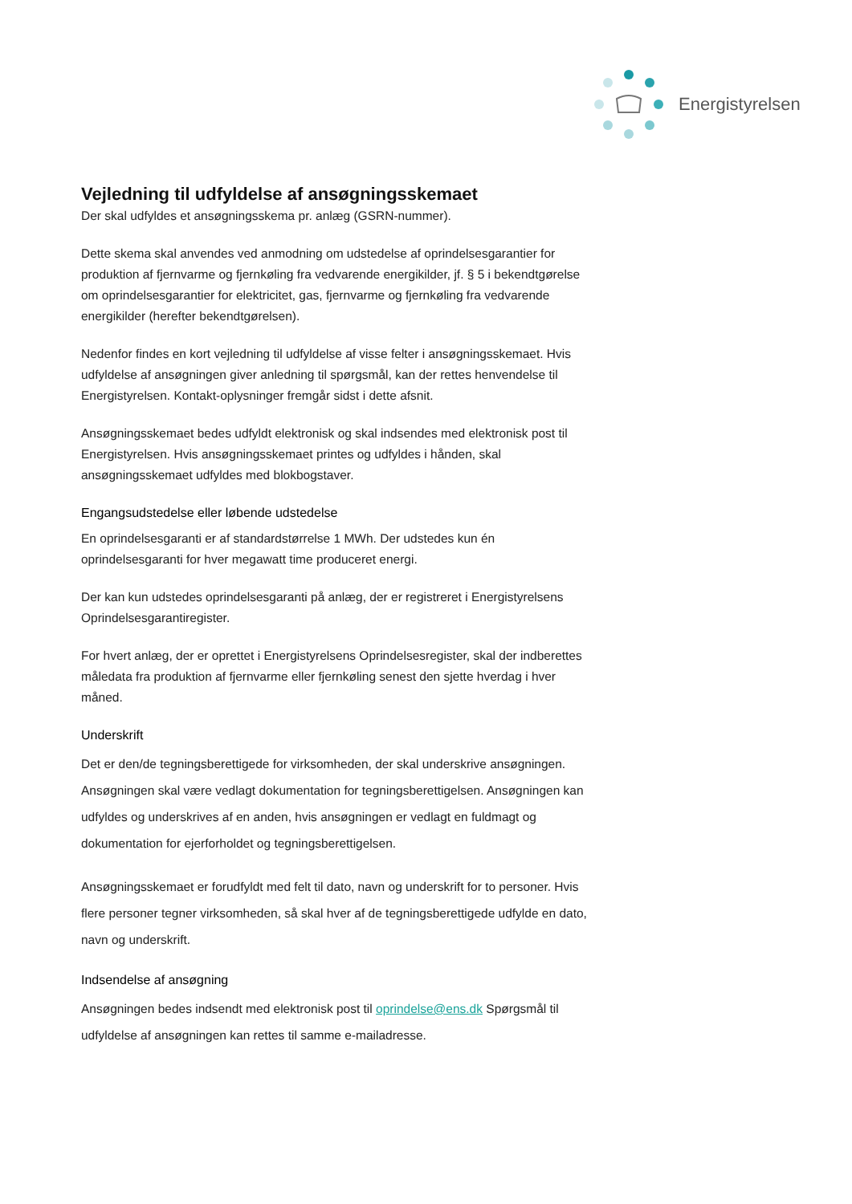Energistyrelsen
Vejledning til udfyldelse af ansøgningsskemaet
Der skal udfyldes et ansøgningsskema pr. anlæg (GSRN-nummer).
Dette skema skal anvendes ved anmodning om udstedelse af oprindelsesgarantier for produktion af fjernvarme og fjernkøling fra vedvarende energikilder, jf. § 5 i bekendtgørelse om oprindelsesgarantier for elektricitet, gas, fjernvarme og fjernkøling fra vedvarende energikilder (herefter bekendtgørelsen).
Nedenfor findes en kort vejledning til udfyldelse af visse felter i ansøgningsskemaet. Hvis udfyldelse af ansøgningen giver anledning til spørgsmål, kan der rettes henvendelse til Energistyrelsen. Kontakt-oplysninger fremgår sidst i dette afsnit.
Ansøgningsskemaet bedes udfyldt elektronisk og skal indsendes med elektronisk post til Energistyrelsen. Hvis ansøgningsskemaet printes og udfyldes i hånden, skal ansøgningsskemaet udfyldes med blokbogstaver.
Engangsudstedelse eller løbende udstedelse
En oprindelsesgaranti er af standardstørrelse 1 MWh. Der udstedes kun én oprindelsesgaranti for hver megawatt time produceret energi.
Der kan kun udstedes oprindelsesgaranti på anlæg, der er registreret i Energistyrelsens Oprindelsesgarantiregister.
For hvert anlæg, der er oprettet i Energistyrelsens Oprindelsesregister, skal der indberettes måledata fra produktion af fjernvarme eller fjernkøling senest den sjette hverdag i hver måned.
Underskrift
Det er den/de tegningsberettigede for virksomheden, der skal underskrive ansøgningen. Ansøgningen skal være vedlagt dokumentation for tegningsberettigelsen. Ansøgningen kan udfyldes og underskrives af en anden, hvis ansøgningen er vedlagt en fuldmagt og dokumentation for ejerforholdet og tegningsberettigelsen.
Ansøgningsskemaet er forudfyldt med felt til dato, navn og underskrift for to personer. Hvis flere personer tegner virksomheden, så skal hver af de tegningsberettigede udfylde en dato, navn og underskrift.
Indsendelse af ansøgning
Ansøgningen bedes indsendt med elektronisk post til oprindelse@ens.dk Spørgsmål til udfyldelse af ansøgningen kan rettes til samme e-mailadresse.